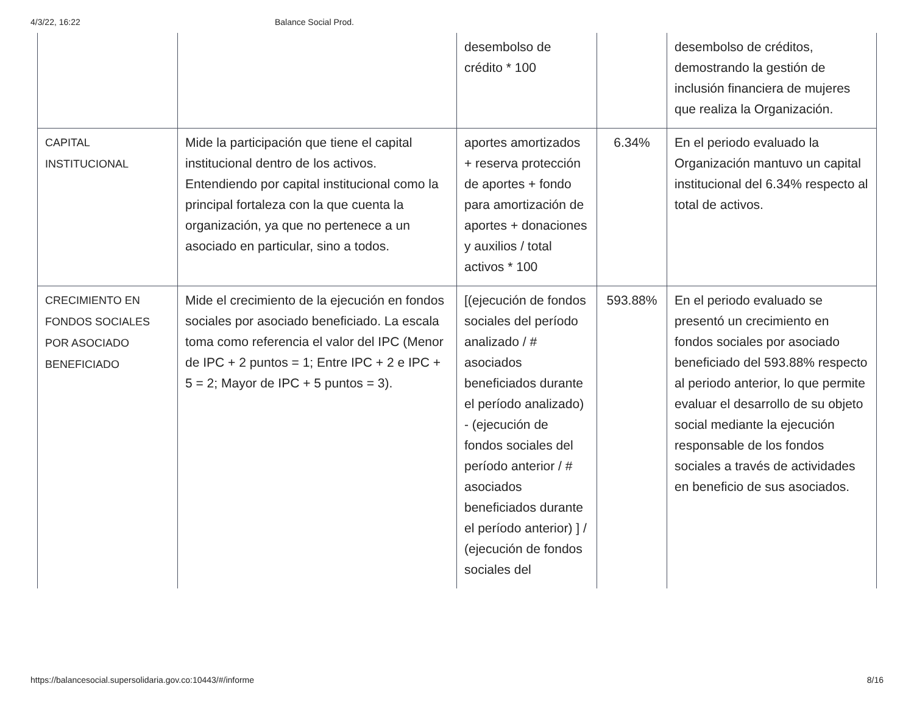4/3/22, 16:22 Balance Social Prod.
| | | desembolso de crédito * 100 | | desembolso de créditos, demostrando la gestión de inclusión financiera de mujeres que realiza la Organización. |
| CAPITAL INSTITUCIONAL | Mide la participación que tiene el capital institucional dentro de los activos. Entendiendo por capital institucional como la principal fortaleza con la que cuenta la organización, ya que no pertenece a un asociado en particular, sino a todos. | aportes amortizados + reserva protección de aportes + fondo para amortización de aportes + donaciones y auxilios / total activos * 100 | 6.34% | En el periodo evaluado la Organización mantuvo un capital institucional del 6.34% respecto al total de activos. |
| CRECIMIENTO EN FONDOS SOCIALES POR ASOCIADO BENEFICIADO | Mide el crecimiento de la ejecución en fondos sociales por asociado beneficiado. La escala toma como referencia el valor del IPC (Menor de IPC + 2 puntos = 1; Entre IPC + 2 e IPC + 5 = 2; Mayor de IPC + 5 puntos = 3). | [(ejecución de fondos sociales del período analizado / # asociados beneficiados durante el período analizado) - (ejecución de fondos sociales del período anterior / # asociados beneficiados durante el período anterior) ] / (ejecución de fondos sociales del | 593.88% | En el periodo evaluado se presentó un crecimiento en fondos sociales por asociado beneficiado del 593.88% respecto al periodo anterior, lo que permite evaluar el desarrollo de su objeto social mediante la ejecución responsable de los fondos sociales a través de actividades en beneficio de sus asociados. |
https://balancesocial.supersolidaria.gov.co:10443/#/informe 8/16